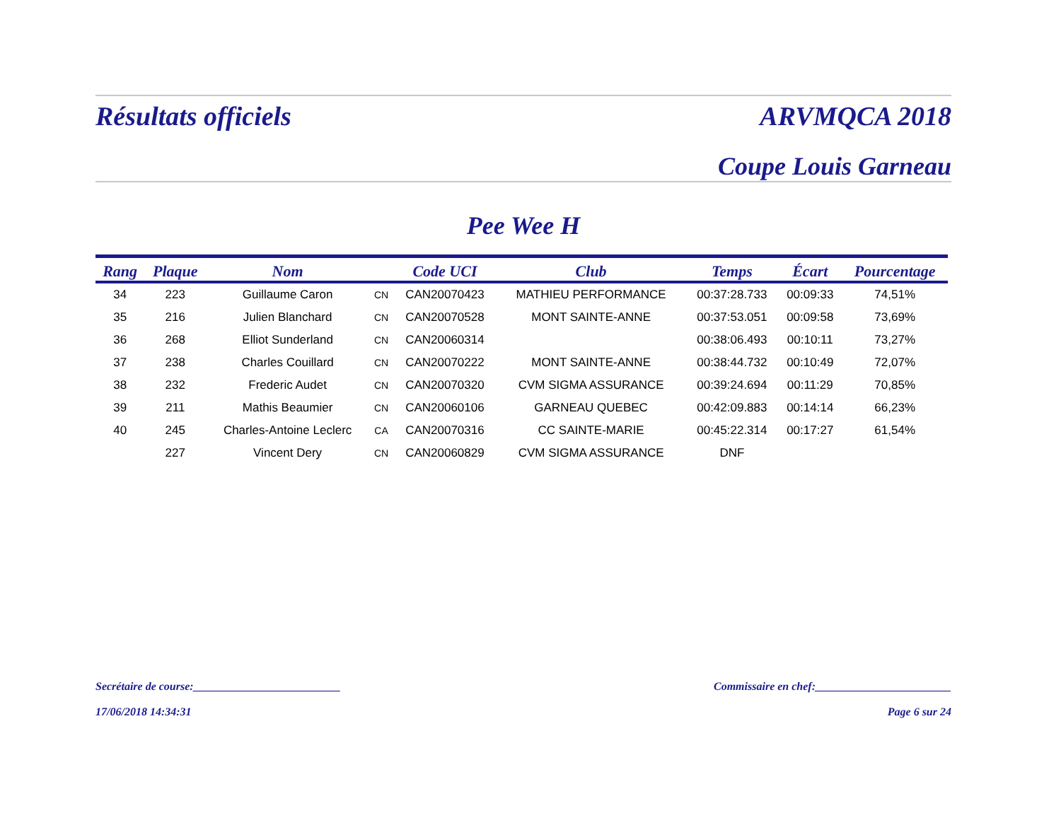Résultats officiels ARVMQCA 2018
Coupe Louis Garneau
Pee Wee H
| Rang | Plaque | Nom | | Code UCI | Club | Temps | Écart | Pourcentage |
| --- | --- | --- | --- | --- | --- | --- | --- | --- |
| 34 | 223 | Guillaume Caron | CN | CAN20070423 | MATHIEU PERFORMANCE | 00:37:28.733 | 00:09:33 | 74,51% |
| 35 | 216 | Julien Blanchard | CN | CAN20070528 | MONT SAINTE-ANNE | 00:37:53.051 | 00:09:58 | 73,69% |
| 36 | 268 | Elliot Sunderland | CN | CAN20060314 | | 00:38:06.493 | 00:10:11 | 73,27% |
| 37 | 238 | Charles Couillard | CN | CAN20070222 | MONT SAINTE-ANNE | 00:38:44.732 | 00:10:49 | 72,07% |
| 38 | 232 | Frederic Audet | CN | CAN20070320 | CVM SIGMA ASSURANCE | 00:39:24.694 | 00:11:29 | 70,85% |
| 39 | 211 | Mathis Beaumier | CN | CAN20060106 | GARNEAU QUEBEC | 00:42:09.883 | 00:14:14 | 66,23% |
| 40 | 245 | Charles-Antoine Leclerc | CA | CAN20070316 | CC SAINTE-MARIE | 00:45:22.314 | 00:17:27 | 61,54% |
| | 227 | Vincent Dery | CN | CAN20060829 | CVM SIGMA ASSURANCE | DNF | | |
Secrétaire de course:__________________________ Commissaire en chef:________________________
17/06/2018 14:34:31 Page 6 sur 24